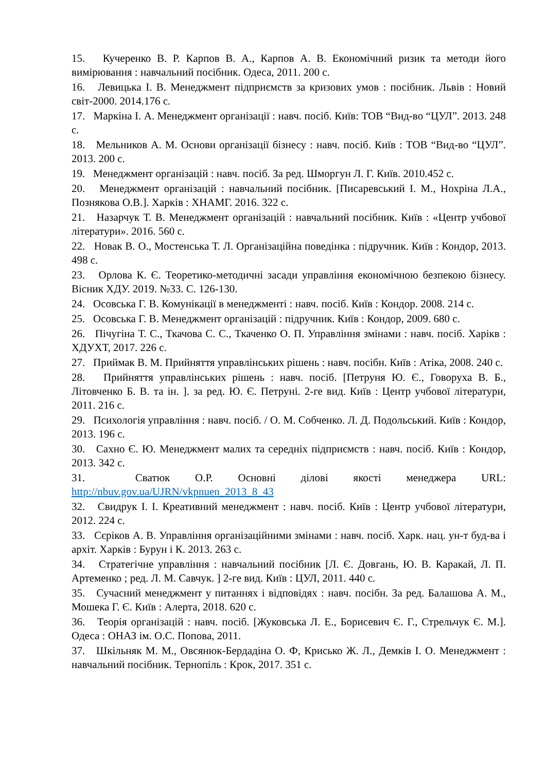15. Кучеренко В. Р. Карпов В. А., Карпов А. В. Економічний ризик та методи його вимірювання : навчальний посібник. Одеса, 2011. 200 с.
16. Левицька І. В. Менеджмент підприємств за кризових умов : посібник. Львів : Новий світ-2000. 2014.176 с.
17. Маркіна І. А. Менеджмент організації : навч. посіб. Київ: ТОВ “Вид-во “ЦУЛ”. 2013. 248 с.
18. Мельников А. М. Основи організації бізнесу : навч. посіб. Київ : ТОВ “Вид-во “ЦУЛ”. 2013. 200 с.
19. Менеджмент організацій : навч. посіб. За ред. Шморгун Л. Г. Київ. 2010.452 с.
20. Менеджмент організацій : навчальний посібник. [Писаревський І. М., Нохріна Л.А., Познякова О.В.]. Харків : ХНАМГ. 2016. 322 с.
21. Назарчук Т. В. Менеджмент організацій : навчальний посібник. Київ : «Центр учбової літератури». 2016. 560 с.
22. Новак В. О., Мостенська Т. Л. Організаційна поведінка : підручник. Київ : Кондор, 2013. 498 с.
23. Орлова К. Є. Теоретико-методичні засади управління економічною безпекою бізнесу. Вісник ХДУ. 2019. №33. С. 126-130.
24. Осовська Г. В. Комунікації в менеджменті : навч. посіб. Київ : Кондор. 2008. 214 с.
25. Осовська Г. В. Менеджмент організацій : підручник. Київ : Кондор, 2009. 680 с.
26. Пічугіна Т. С., Ткачова С. С., Ткаченко О. П. Управління змінами : навч. посіб. Харікв : ХДУХТ, 2017. 226 с.
27. Приймак В. М. Прийняття управлінських рішень : навч. посібн. Київ : Атіка, 2008. 240 с.
28. Прийняття управлінських рішень : навч. посіб. [Петруня Ю. Є., Говоруха В. Б., Літовченко Б. В. та ін. ]. за ред. Ю. Є. Петруні. 2-ге вид. Київ : Центр учбової літератури, 2011. 216 с.
29. Психологія управління : навч. посіб. / О. М. Собченко. Л. Д. Подольський. Київ : Кондор, 2013. 196 с.
30. Сахно Є. Ю. Менеджмент малих та середніх підприємств : навч. посіб. Київ : Кондор, 2013. 342 с.
31. Сватюк О.Р. Основні ділові якості менеджера URL: http://nbuv.gov.ua/UJRN/vkpnuen_2013_8_43
32. Свидрук І. І. Креативний менеджмент : навч. посіб. Київ : Центр учбової літератури, 2012. 224 с.
33. Сєріков А. В. Управління організаційними змінами : навч. посіб. Харк. нац. ун-т буд-ва і архіт. Харків : Бурун і К. 2013. 263 с.
34. Стратегічне управління : навчальний посібник [Л. Є. Довгань, Ю. В. Каракай, Л. П. Артеменко ; ред. Л. М. Савчук. ] 2-ге вид. Київ : ЦУЛ, 2011. 440 с.
35. Сучасний менеджмент у питаннях і відповідях : навч. посібн. За ред. Балашова А. М., Мошека Г. Є. Київ : Алерта, 2018. 620 с.
36. Теорія організацій : навч. посіб. [Жуковська Л. Е., Борисевич Є. Г., Стрельчук Є. М.]. Одеса : ОНАЗ ім. О.С. Попова, 2011.
37. Шкільняк М. М., Овсянюк-Бердадіна О. Ф, Крисько Ж. Л., Демків І. О. Менеджмент : навчальний посібник. Тернопіль : Крок, 2017. 351 с.